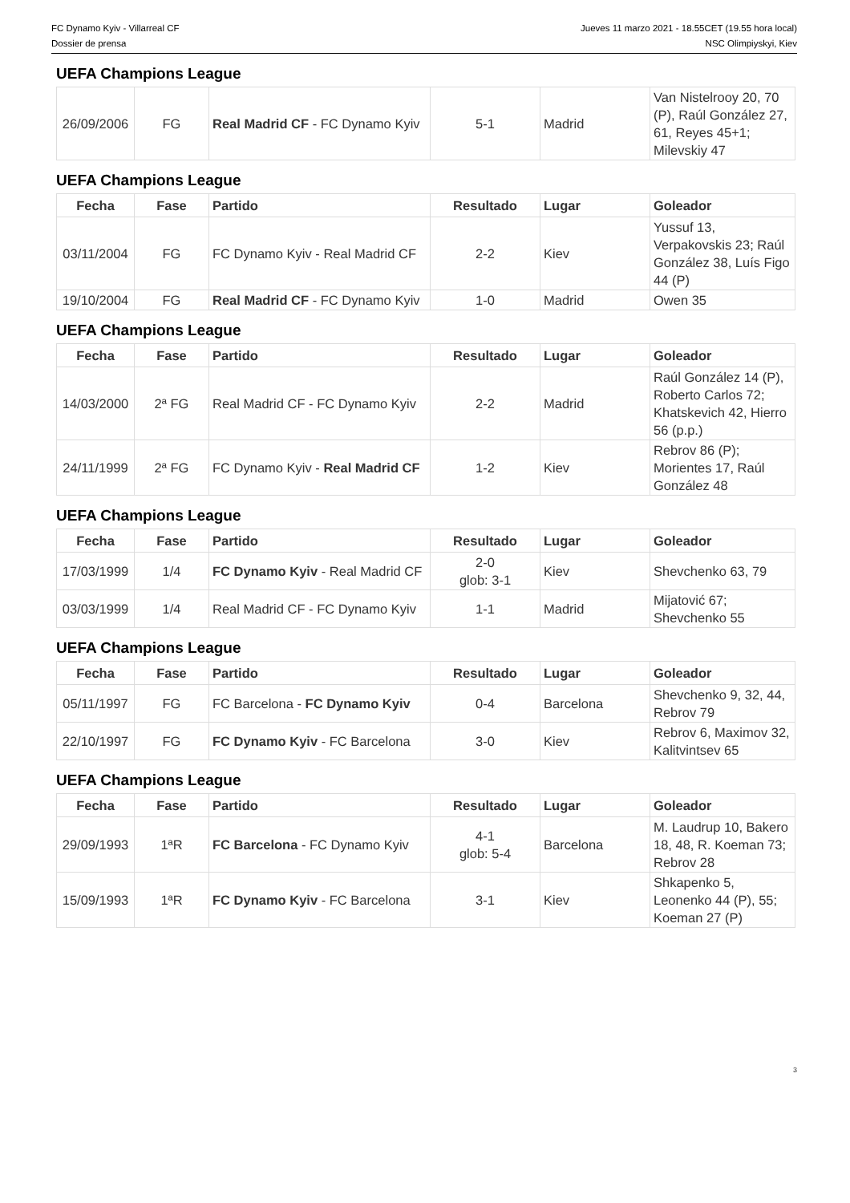FC Dynamo Kyiv - Villarreal CF
Dossier de prensa
Jueves 11 marzo 2021 - 18.55CET (19.55 hora local)
NSC Olimpiyskyi, Kiev
UEFA Champions League
| 26/09/2006 | FG | Real Madrid CF - FC Dynamo Kyiv | 5-1 | Madrid | Van Nistelrooy 20, 70 (P), Raúl González 27, 61, Reyes 45+1; Milevskiy 47 |
UEFA Champions League
| Fecha | Fase | Partido | Resultado | Lugar | Goleador |
| --- | --- | --- | --- | --- | --- |
| 03/11/2004 | FG | FC Dynamo Kyiv - Real Madrid CF | 2-2 | Kiev | Yussuf 13, Verpakovskis 23; Raúl González 38, Luís Figo 44 (P) |
| 19/10/2004 | FG | Real Madrid CF - FC Dynamo Kyiv | 1-0 | Madrid | Owen 35 |
UEFA Champions League
| Fecha | Fase | Partido | Resultado | Lugar | Goleador |
| --- | --- | --- | --- | --- | --- |
| 14/03/2000 | 2ª FG | Real Madrid CF - FC Dynamo Kyiv | 2-2 | Madrid | Raúl González 14 (P), Roberto Carlos 72; Khatskevich 42, Hierro 56 (p.p.) |
| 24/11/1999 | 2ª FG | FC Dynamo Kyiv - Real Madrid CF | 1-2 | Kiev | Rebrov 86 (P); Morientes 17, Raúl González 48 |
UEFA Champions League
| Fecha | Fase | Partido | Resultado | Lugar | Goleador |
| --- | --- | --- | --- | --- | --- |
| 17/03/1999 | 1/4 | FC Dynamo Kyiv - Real Madrid CF | 2-0 glob: 3-1 | Kiev | Shevchenko 63, 79 |
| 03/03/1999 | 1/4 | Real Madrid CF - FC Dynamo Kyiv | 1-1 | Madrid | Mijatović 67; Shevchenko 55 |
UEFA Champions League
| Fecha | Fase | Partido | Resultado | Lugar | Goleador |
| --- | --- | --- | --- | --- | --- |
| 05/11/1997 | FG | FC Barcelona - FC Dynamo Kyiv | 0-4 | Barcelona | Shevchenko 9, 32, 44, Rebrov 79 |
| 22/10/1997 | FG | FC Dynamo Kyiv - FC Barcelona | 3-0 | Kiev | Rebrov 6, Maximov 32, Kalitvintsev 65 |
UEFA Champions League
| Fecha | Fase | Partido | Resultado | Lugar | Goleador |
| --- | --- | --- | --- | --- | --- |
| 29/09/1993 | 1ªR | FC Barcelona - FC Dynamo Kyiv | 4-1 glob: 5-4 | Barcelona | M. Laudrup 10, Bakero 18, 48, R. Koeman 73; Rebrov 28 |
| 15/09/1993 | 1ªR | FC Dynamo Kyiv - FC Barcelona | 3-1 | Kiev | Shkapenko 5, Leonenko 44 (P), 55; Koeman 27 (P) |
3